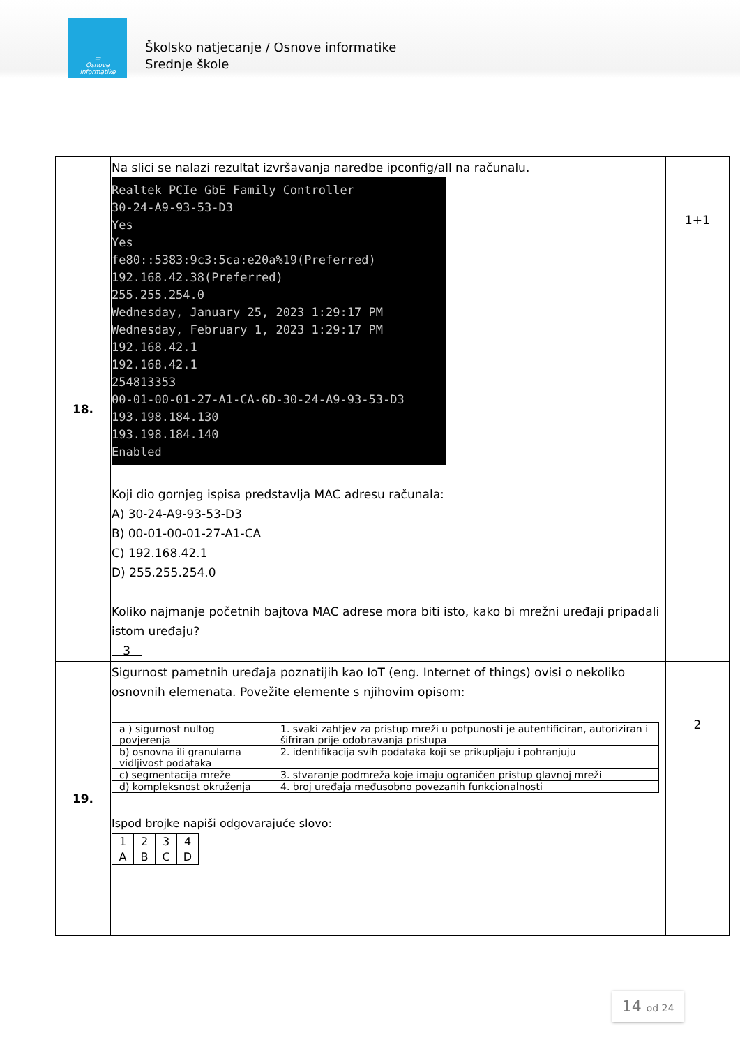▭
Osnove
informatike
Školsko natjecanje / Osnove informatike
Srednje škole
| 18. | Na slici se nalazi rezultat izvršavanja naredbe ipconfig/all na računalu. Realtek PCIe GbE Family Controller 30-24-A9-93-53-D3 Yes Yes fe80::5383:9c3:5ca:e20a%19(Preferred) 192.168.42.38(Preferred) 255.255.254.0 Wednesday, January 25, 2023 1:29:17 PM Wednesday, February 1, 2023 1:29:17 PM 192.168.42.1 192.168.42.1 254813353 00-01-00-01-27-A1-CA-6D-30-24-A9-93-53-D3 193.198.184.130 193.198.184.140 Enabled Koji dio gornjeg ispisa predstavlja MAC adresu računala: A) 30-24-A9-93-53-D3 B) 00-01-00-01-27-A1-CA C) 192.168.42.1 D) 255.255.254.0 Koliko najmanje početnih bajtova MAC adrese mora biti isto, kako bi mrežni uređaji pripadali istom uređaju? 3 | 1+1 |
| 19. | Sigurnost pametnih uređaja poznatijih kao IoT (eng. Internet of things) ovisi o nekoliko osnovnih elemenata. Povežite elemente s njihovim opisom: / a ) sigurnost nultog povjerenja / 1. svaki zahtjev za pristup mreži u potpunosti je autentificiran, autoriziran i šifriran prije odobravanja pristupa / / b) osnovna ili granularna vidljivost podataka / 2. identifikacija svih podataka koji se prikupljaju i pohranjuju / / c) segmentacija mreže / 3. stvaranje podmreža koje imaju ograničen pristup glavnoj mreži / / d) kompleksnost okruženja / 4. broj uređaja međusobno povezanih funkcionalnosti / Ispod brojke napiši odgovarajuće slovo: / 1 / 2 / 3 / 4 / / A / B / C / D / | 2 |
14 od 24